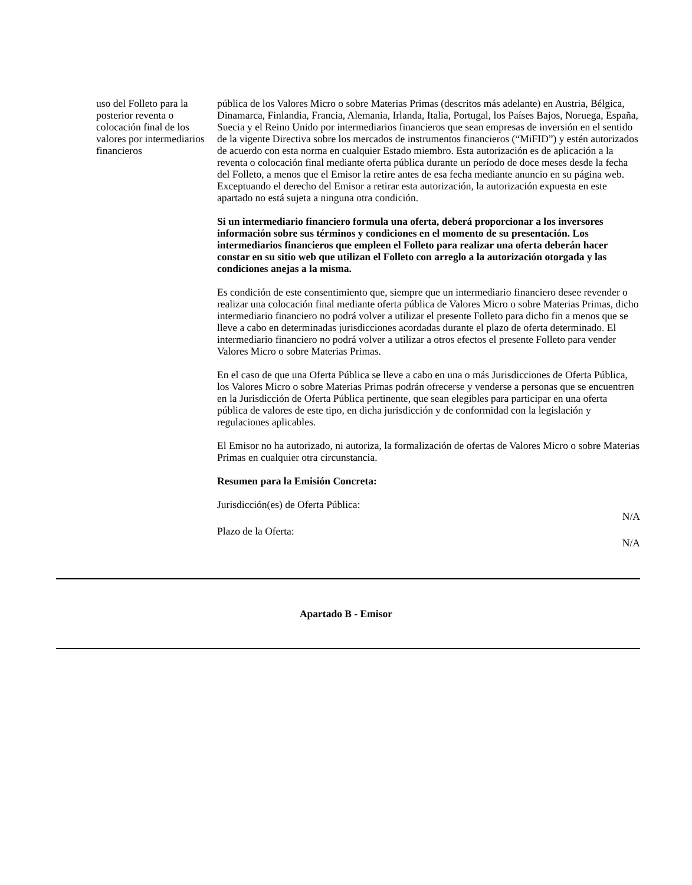uso del Folleto para la posterior reventa o colocación final de los valores por intermediarios financieros
pública de los Valores Micro o sobre Materias Primas (descritos más adelante) en Austria, Bélgica, Dinamarca, Finlandia, Francia, Alemania, Irlanda, Italia, Portugal, los Países Bajos, Noruega, España, Suecia y el Reino Unido por intermediarios financieros que sean empresas de inversión en el sentido de la vigente Directiva sobre los mercados de instrumentos financieros (“MiFID”) y estén autorizados de acuerdo con esta norma en cualquier Estado miembro. Esta autorización es de aplicación a la reventa o colocación final mediante oferta pública durante un período de doce meses desde la fecha del Folleto, a menos que el Emisor la retire antes de esa fecha mediante anuncio en su página web. Exceptuando el derecho del Emisor a retirar esta autorización, la autorización expuesta en este apartado no está sujeta a ninguna otra condición.
Si un intermediario financiero formula una oferta, deberá proporcionar a los inversores información sobre sus términos y condiciones en el momento de su presentación. Los intermediarios financieros que empleen el Folleto para realizar una oferta deberán hacer constar en su sitio web que utilizan el Folleto con arreglo a la autorización otorgada y las condiciones anejas a la misma.
Es condición de este consentimiento que, siempre que un intermediario financiero desee revender o realizar una colocación final mediante oferta pública de Valores Micro o sobre Materias Primas, dicho intermediario financiero no podrá volver a utilizar el presente Folleto para dicho fin a menos que se lleve a cabo en determinadas jurisdicciones acordadas durante el plazo de oferta determinado. El intermediario financiero no podrá volver a utilizar a otros efectos el presente Folleto para vender Valores Micro o sobre Materias Primas.
En el caso de que una Oferta Pública se lleve a cabo en una o más Jurisdicciones de Oferta Pública, los Valores Micro o sobre Materias Primas podrán ofrecerse y venderse a personas que se encuentren en la Jurisdicción de Oferta Pública pertinente, que sean elegibles para participar en una oferta pública de valores de este tipo, en dicha jurisdicción y de conformidad con la legislación y regulaciones aplicables.
El Emisor no ha autorizado, ni autoriza, la formalización de ofertas de Valores Micro o sobre Materias Primas en cualquier otra circunstancia.
Resumen para la Emisión Concreta:
Jurisdicción(es) de Oferta Pública:
N/A
Plazo de la Oferta:
N/A
Apartado B - Emisor